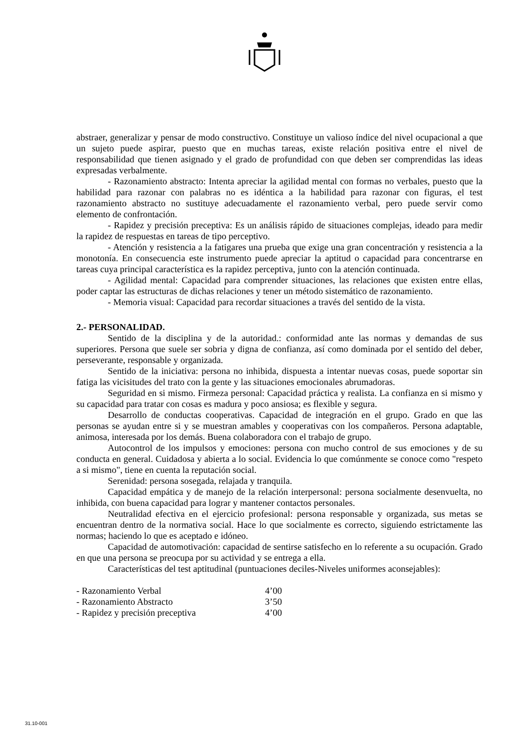abstraer, generalizar y pensar de modo constructivo. Constituye un valioso índice del nivel ocupacional a que un sujeto puede aspirar, puesto que en muchas tareas, existe relación positiva entre el nivel de responsabilidad que tienen asignado y el grado de profundidad con que deben ser comprendidas las ideas expresadas verbalmente.
- Razonamiento abstracto: Intenta apreciar la agilidad mental con formas no verbales, puesto que la habilidad para razonar con palabras no es idéntica a la habilidad para razonar con figuras, el test razonamiento abstracto no sustituye adecuadamente el razonamiento verbal, pero puede servir como elemento de confrontación.
- Rapidez y precisión preceptiva: Es un análisis rápido de situaciones complejas, ideado para medir la rapidez de respuestas en tareas de tipo perceptivo.
- Atención y resistencia a la fatigares una prueba que exige una gran concentración y resistencia a la monotonía. En consecuencia este instrumento puede apreciar la aptitud o capacidad para concentrarse en tareas cuya principal característica es la rapidez perceptiva, junto con la atención continuada.
- Agilidad mental: Capacidad para comprender situaciones, las relaciones que existen entre ellas, poder captar las estructuras de dichas relaciones y tener un método sistemático de razonamiento.
- Memoria visual: Capacidad para recordar situaciones a través del sentido de la vista.
2.- PERSONALIDAD.
Sentido de la disciplina y de la autoridad.: conformidad ante las normas y demandas de sus superiores. Persona que suele ser sobria y digna de confianza, así como dominada por el sentido del deber, perseverante, responsable y organizada.
Sentido de la iniciativa: persona no inhibida, dispuesta a intentar nuevas cosas, puede soportar sin fatiga las vicisitudes del trato con la gente y las situaciones emocionales abrumadoras.
Seguridad en si mismo. Firmeza personal: Capacidad práctica y realista. La confianza en si mismo y su capacidad para tratar con cosas es madura y poco ansiosa; es flexible y segura.
Desarrollo de conductas cooperativas. Capacidad de integración en el grupo. Grado en que las personas se ayudan entre si y se muestran amables y cooperativas con los compañeros. Persona adaptable, animosa, interesada por los demás. Buena colaboradora con el trabajo de grupo.
Autocontrol de los impulsos y emociones: persona con mucho control de sus emociones y de su conducta en general. Cuidadosa y abierta a lo social. Evidencia lo que comúnmente se conoce como "respeto a si mismo", tiene en cuenta la reputación social.
Serenidad: persona sosegada, relajada y tranquila.
Capacidad empática y de manejo de la relación interpersonal: persona socialmente desenvuelta, no inhibida, con buena capacidad para lograr y mantener contactos personales.
Neutralidad efectiva en el ejercicio profesional: persona responsable y organizada, sus metas se encuentran dentro de la normativa social. Hace lo que socialmente es correcto, siguiendo estrictamente las normas; haciendo lo que es aceptado e idóneo.
Capacidad de automotivación: capacidad de sentirse satisfecho en lo referente a su ocupación. Grado en que una persona se preocupa por su actividad y se entrega a ella.
Características del test aptitudinal (puntuaciones deciles-Niveles uniformes aconsejables):
| - Razonamiento Verbal | 4’00 |
| - Razonamiento Abstracto | 3’50 |
| - Rapidez y precisión preceptiva | 4’00 |
31.10-001